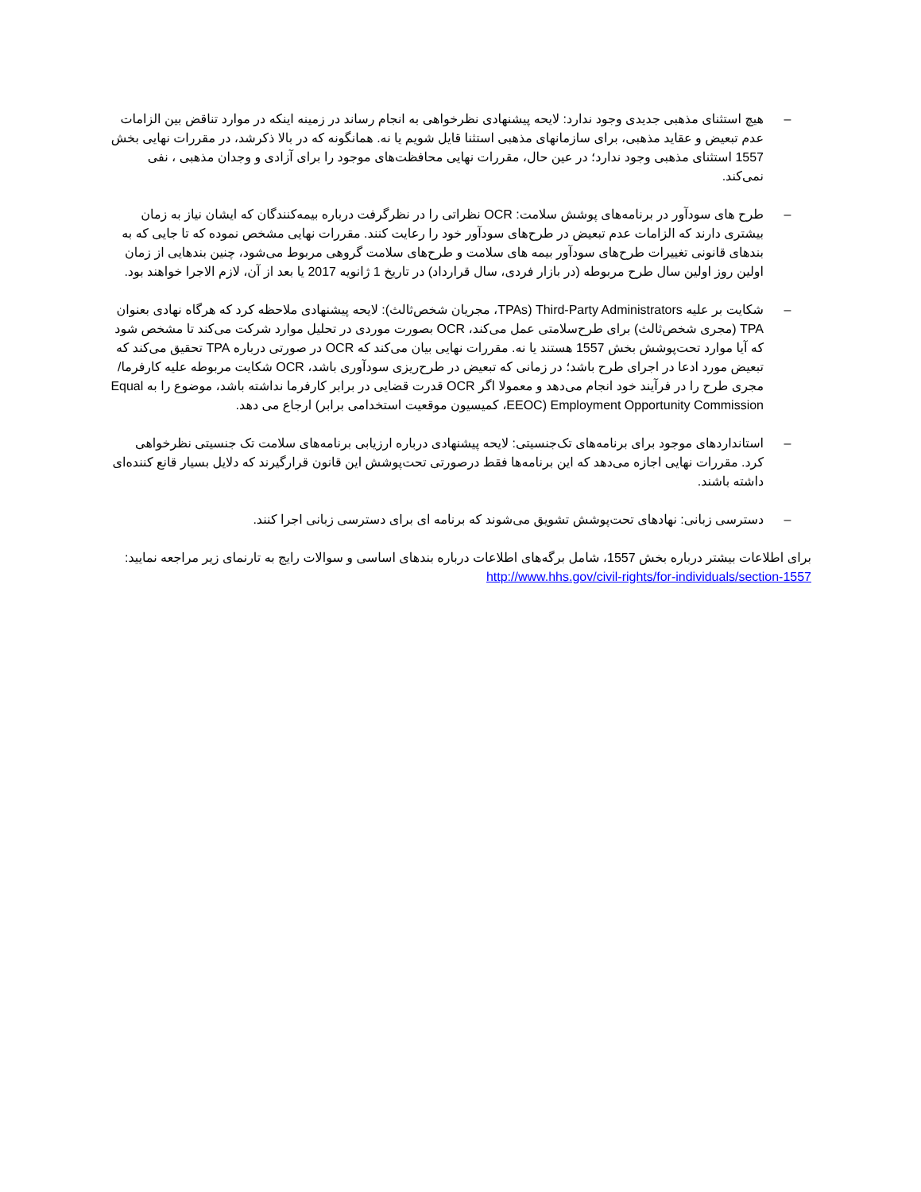– هیچ استثنای مذهبی جدیدی وجود ندارد: لایحه پیشنهادی نظرخواهی به انجام رساند در زمینه اینکه در موارد تناقض بین الزامات عدم تبعیض و عقاید مذهبی، برای سازمانهای مذهبی استثنا قایل شویم یا نه. همانگونه که در بالا ذکرشد، در مقررات نهایی بخش 1557 استثنای مذهبی وجود ندارد؛ در عین حال، مقررات نهایی محافظت‌های موجود را برای آزادی و وجدان مذهبی ، نفی نمی‌کند.
– طرح های سودآور در برنامه‌های پوشش سلامت: OCR نظراتی را در نظرگرفت درباره بیمه‌کنندگان که ایشان نیاز به زمان بیشتری دارند که الزامات عدم تبعیض در طرح‌های سودآور خود را رعایت کنند. مقررات نهایی مشخص نموده که تا جایی که به بندهای قانونی تغییرات طرح‌های سودآور بیمه های سلامت و طرح‌های سلامت گروهی مربوط می‌شود، چنین بندهایی از زمان اولین روز اولین سال طرح مربوطه (در بازار فردی، سال قرارداد) در تاریخ 1 ژانویه 2017 یا بعد از آن، لازم الاجرا خواهند بود.
– شکایت بر علیه Third-Party Administrators (TPAs، مجریان شخص‌ثالث): لایحه پیشنهادی ملاحظه کرد که هرگاه نهادی بعنوان TPA (مجری شخص‌ثالث) برای طرح‌سلامتی عمل می‌کند، OCR بصورت موردی در تحلیل موارد شرکت می‌کند تا مشخص شود که آیا موارد تحت‌پوشش بخش 1557 هستند یا نه. مقررات نهایی بیان می‌کند که OCR در صورتی درباره TPA تحقیق می‌کند که تبعیض مورد ادعا در اجرای طرح باشد؛ در زمانی که تبعیض در طرح‌ریزی سودآوری باشد، OCR شکایت مربوطه علیه کارفرما/مجری طرح را در فرآیند خود انجام می‌دهد و معمولا اگر OCR قدرت قضایی در برابر کارفرما نداشته باشد، موضوع را به Equal Employment Opportunity Commission (EEOC، کمیسیون موقعیت استخدامی برابر) ارجاع می دهد.
– استانداردهای موجود برای برنامه‌های تک‌جنسیتی: لایحه پیشنهادی درباره ارزیابی برنامه‌های سلامت تک جنسیتی نظرخواهی کرد. مقررات نهایی اجازه می‌دهد که این برنامه‌ها فقط درصورتی تحت‌پوشش این قانون قرارگیرند که دلایل بسیار قانع کننده‌ای داشته باشند.
– دسترسی زبانی: نهادهای تحت‌پوشش تشویق می‌شوند که برنامه ای برای دسترسی زبانی اجرا کنند.
برای اطلاعات بیشتر درباره بخش 1557، شامل برگه‌های اطلاعات درباره بندهای اساسی و سوالات رایج به تارنمای زیر مراجعه نمایید: http://www.hhs.gov/civil-rights/for-individuals/section-1557